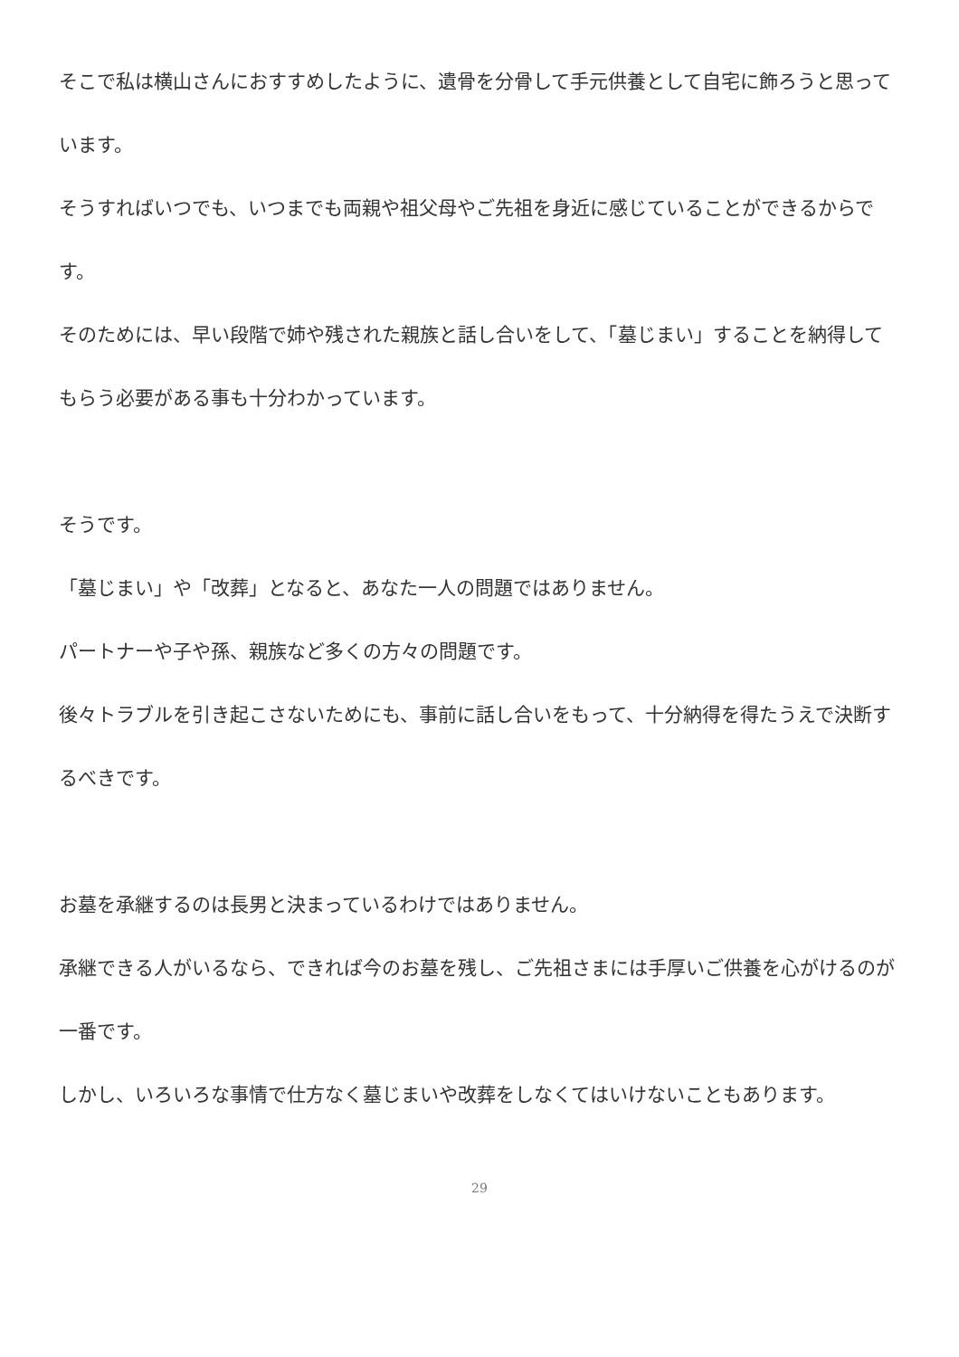そこで私は横山さんにおすすめしたように、遺骨を分骨して手元供養として自宅に飾ろうと思っています。
そうすればいつでも、いつまでも両親や祖父母やご先祖を身近に感じていることができるからです。
そのためには、早い段階で姉や残された親族と話し合いをして、「墓じまい」することを納得してもらう必要がある事も十分わかっています。
そうです。
「墓じまい」や「改葬」となると、あなた一人の問題ではありません。
パートナーや子や孫、親族など多くの方々の問題です。
後々トラブルを引き起こさないためにも、事前に話し合いをもって、十分納得を得たうえで決断するべきです。
お墓を承継するのは長男と決まっているわけではありません。
承継できる人がいるなら、できれば今のお墓を残し、ご先祖さまには手厚いご供養を心がけるのが一番です。
しかし、いろいろな事情で仕方なく墓じまいや改葬をしなくてはいけないこともあります。
29